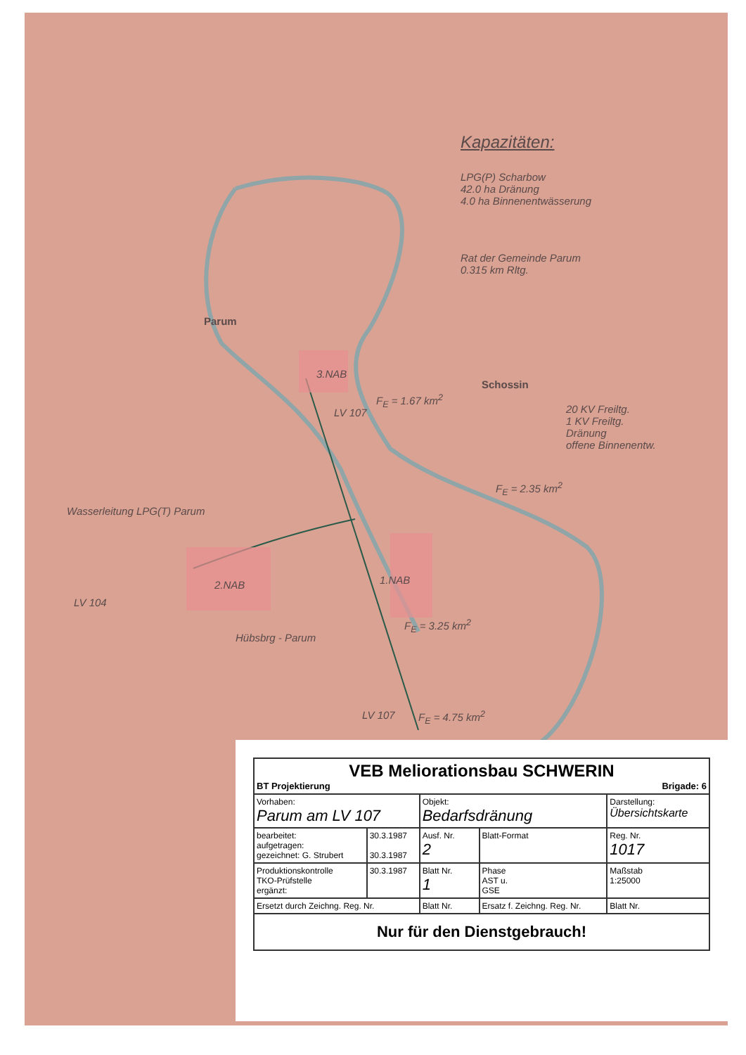Kapazitäten:
LPG(P) Scharbow
42.0 ha Dränung
4.0 ha Binnenentwässerung
Rat der Gemeinde Parum
0.315 km Rltg.
Parum
3.NAB
Schossin
20 KV Freiltg.
1 KV Freiltg.
Dränung
offene Binnenentw.
F<sub>E</sub> = 1.67 km<sup>2</sup>
F<sub>E</sub> = 2.35 km<sup>2</sup>
Wasserleitung LPG(T) Parum
2.NAB 1.NAB
LV 104
F<sub>E</sub> = 3.25 km<sup>2</sup>
LV 107 F<sub>E</sub> = 4.75 km<sup>2</sup>
LV 107
Hübsbrg - Parum
| VEB Meliorationsbau SCHWERIN BT Projektierung Brigade: 6 | | | | | |
| Vorhaben: Parum am LV 107 | | Objekt: Bedarfsdränung | | Darstellung: Übersichtskarte | |
| bearbeitet: aufgetragen: gezeichnet: G. Strubert | 30.3.1987 30.3.1987 | Ausf. Nr. 2 | Blatt-Format | Reg. Nr. 1017 | |
| Produktionskontrolle TKO-Prüfstelle ergänzt: | 30.3.1987 | Blatt Nr. 1 | Phase AST u. GSE | Maßstab 1:25000 | |
| Ersetzt durch Zeichng. Reg. Nr. | | Blatt Nr. | Ersatz f. Zeichng. Reg. Nr. | | Blatt Nr. |
| Nur für den Dienstgebrauch! | | | | | |